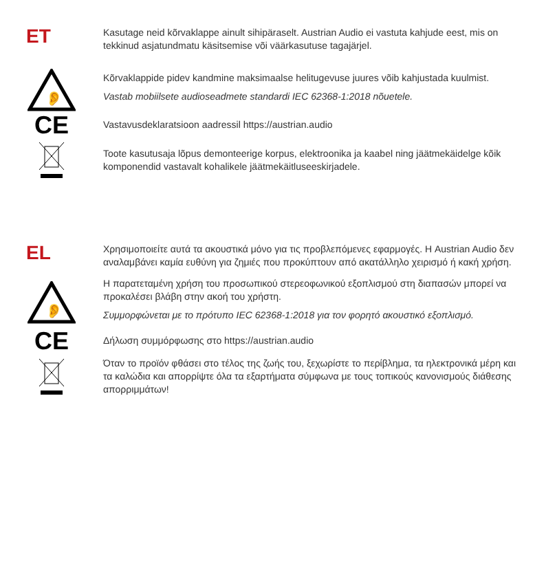ET
Kasutage neid kõrvaklappe ainult sihipäraselt. Austrian Audio ei vastuta kahjude eest, mis on tekkinud asjatundmatu käsitsemise või väärkasutuse tagajärjel.
👂
Kõrvaklappide pidev kandmine maksimaalse helitugevuse juures võib kahjustada kuulmist.
Vastab mobiilsete audioseadmete standardi IEC 62368-1:2018 nõuetele.
CE
Vastavusdeklaratsioon aadressil https://austrian.audio
Toote kasutusaja lõpus demonteerige korpus, elektroonika ja kaabel ning jäätmekäidelge kõik komponendid vastavalt kohalikele jäätmekäitluseeskirjadele.
EL
Χρησιμοποιείτε αυτά τα ακουστικά μόνο για τις προβλεπόμενες εφαρμογές. Η Austrian Audio δεν αναλαμβάνει καμία ευθύνη για ζημιές που προκύπτουν από ακατάλληλο χειρισμό ή κακή χρήση.
👂
Η παρατεταμένη χρήση του προσωπικού στερεοφωνικού εξοπλισμού στη διαπασών μπορεί να προκαλέσει βλάβη στην ακοή του χρήστη.
Συμμορφώνεται με το πρότυπο IEC 62368-1:2018 για τον φορητό ακουστικό εξοπλισμό.
CE
Δήλωση συμμόρφωσης στο https://austrian.audio
Όταν το προϊόν φθάσει στο τέλος της ζωής του, ξεχωρίστε το περίβλημα, τα ηλεκτρονικά μέρη και τα καλώδια και απορρίψτε όλα τα εξαρτήματα σύμφωνα με τους τοπικούς κανονισμούς διάθεσης απορριμμάτων!